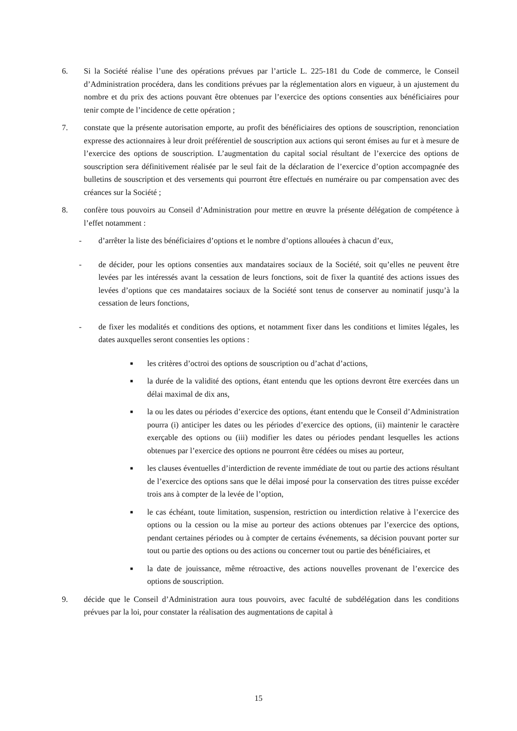6. Si la Société réalise l’une des opérations prévues par l’article L. 225-181 du Code de commerce, le Conseil d’Administration procédera, dans les conditions prévues par la réglementation alors en vigueur, à un ajustement du nombre et du prix des actions pouvant être obtenues par l’exercice des options consenties aux bénéficiaires pour tenir compte de l’incidence de cette opération ;
7. constate que la présente autorisation emporte, au profit des bénéficiaires des options de souscription, renonciation expresse des actionnaires à leur droit préférentiel de souscription aux actions qui seront émises au fur et à mesure de l’exercice des options de souscription. L’augmentation du capital social résultant de l’exercice des options de souscription sera définitivement réalisée par le seul fait de la déclaration de l’exercice d’option accompagnée des bulletins de souscription et des versements qui pourront être effectués en numéraire ou par compensation avec des créances sur la Société ;
8. confère tous pouvoirs au Conseil d’Administration pour mettre en œuvre la présente délégation de compétence à l’effet notamment :
- d’arrêter la liste des bénéficiaires d’options et le nombre d’options allouées à chacun d’eux,
- de décider, pour les options consenties aux mandataires sociaux de la Société, soit qu’elles ne peuvent être levées par les intéressés avant la cessation de leurs fonctions, soit de fixer la quantité des actions issues des levées d’options que ces mandataires sociaux de la Société sont tenus de conserver au nominatif jusqu’à la cessation de leurs fonctions,
- de fixer les modalités et conditions des options, et notamment fixer dans les conditions et limites légales, les dates auxquelles seront consenties les options :
■
les critères d’octroi des options de souscription ou d’achat d’actions,
■
la durée de la validité des options, étant entendu que les options devront être exercées dans un délai maximal de dix ans,
■
la ou les dates ou périodes d’exercice des options, étant entendu que le Conseil d’Administration pourra (i) anticiper les dates ou les périodes d’exercice des options, (ii) maintenir le caractère exerçable des options ou (iii) modifier les dates ou périodes pendant lesquelles les actions obtenues par l’exercice des options ne pourront être cédées ou mises au porteur,
■
les clauses éventuelles d’interdiction de revente immédiate de tout ou partie des actions résultant de l’exercice des options sans que le délai imposé pour la conservation des titres puisse excéder trois ans à compter de la levée de l’option,
■
le cas échéant, toute limitation, suspension, restriction ou interdiction relative à l’exercice des options ou la cession ou la mise au porteur des actions obtenues par l’exercice des options, pendant certaines périodes ou à compter de certains événements, sa décision pouvant porter sur tout ou partie des options ou des actions ou concerner tout ou partie des bénéficiaires, et
■
la date de jouissance, même rétroactive, des actions nouvelles provenant de l’exercice des options de souscription.
9. décide que le Conseil d’Administration aura tous pouvoirs, avec faculté de subdélégation dans les conditions prévues par la loi, pour constater la réalisation des augmentations de capital à
15